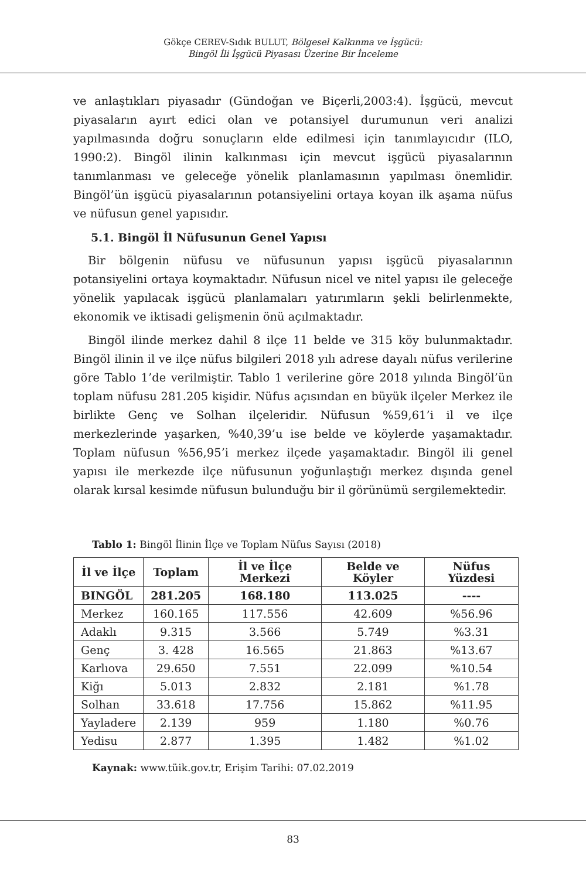Gökçe CEREV-Sıdık BULUT, Bölgesel Kalkınma ve İşgücü:
Bingöl İli İşgücü Piyasası Üzerine Bir İnceleme
ve anlaştıkları piyasadır (Gündoğan ve Biçerli,2003:4). İşgücü, mevcut piyasaların ayırt edici olan ve potansiyel durumunun veri analizi yapılmasında doğru sonuçların elde edilmesi için tanımlayıcıdır (ILO, 1990:2). Bingöl ilinin kalkınması için mevcut işgücü piyasalarının tanımlanması ve geleceğe yönelik planlamasının yapılması önemlidir. Bingöl’ün işgücü piyasalarının potansiyelini ortaya koyan ilk aşama nüfus ve nüfusun genel yapısıdır.
5.1. Bingöl İl Nüfusunun Genel Yapısı
Bir bölgenin nüfusu ve nüfusunun yapısı işgücü piyasalarının potansiyelini ortaya koymaktadır. Nüfusun nicel ve nitel yapısı ile geleceğe yönelik yapılacak işgücü planlamaları yatırımların şekli belirlenmekte, ekonomik ve iktisadi gelişmenin önü açılmaktadır.
Bingöl ilinde merkez dahil 8 ilçe 11 belde ve 315 köy bulunmaktadır. Bingöl ilinin il ve ilçe nüfus bilgileri 2018 yılı adrese dayalı nüfus verilerine göre Tablo 1’de verilmiştir. Tablo 1 verilerine göre 2018 yılında Bingöl’ün toplam nüfusu 281.205 kişidir. Nüfus açısından en büyük ilçeler Merkez ile birlikte Genç ve Solhan ilçeleridir. Nüfusun %59,61’i il ve ilçe merkezlerinde yaşarken, %40,39’u ise belde ve köylerde yaşamaktadır. Toplam nüfusun %56,95’i merkez ilçede yaşamaktadır. Bingöl ili genel yapısı ile merkezde ilçe nüfusunun yoğunlaştığı merkez dışında genel olarak kırsal kesimde nüfusun bulunduğu bir il görünümü sergilemektedir.
Tablo 1: Bingöl İlinin İlçe ve Toplam Nüfus Sayısı (2018)
| İl ve İlçe | Toplam | İl ve İlçe Merkezi | Belde ve Köyler | Nüfus Yüzdesi |
| --- | --- | --- | --- | --- |
| BINGÖL | 281.205 | 168.180 | 113.025 | ---- |
| Merkez | 160.165 | 117.556 | 42.609 | %56.96 |
| Adaklı | 9.315 | 3.566 | 5.749 | %3.31 |
| Genç | 3. 428 | 16.565 | 21.863 | %13.67 |
| Karlıova | 29.650 | 7.551 | 22.099 | %10.54 |
| Kiğı | 5.013 | 2.832 | 2.181 | %1.78 |
| Solhan | 33.618 | 17.756 | 15.862 | %11.95 |
| Yayladere | 2.139 | 959 | 1.180 | %0.76 |
| Yedisu | 2.877 | 1.395 | 1.482 | %1.02 |
Kaynak: www.tüik.gov.tr, Erişim Tarihi: 07.02.2019
83